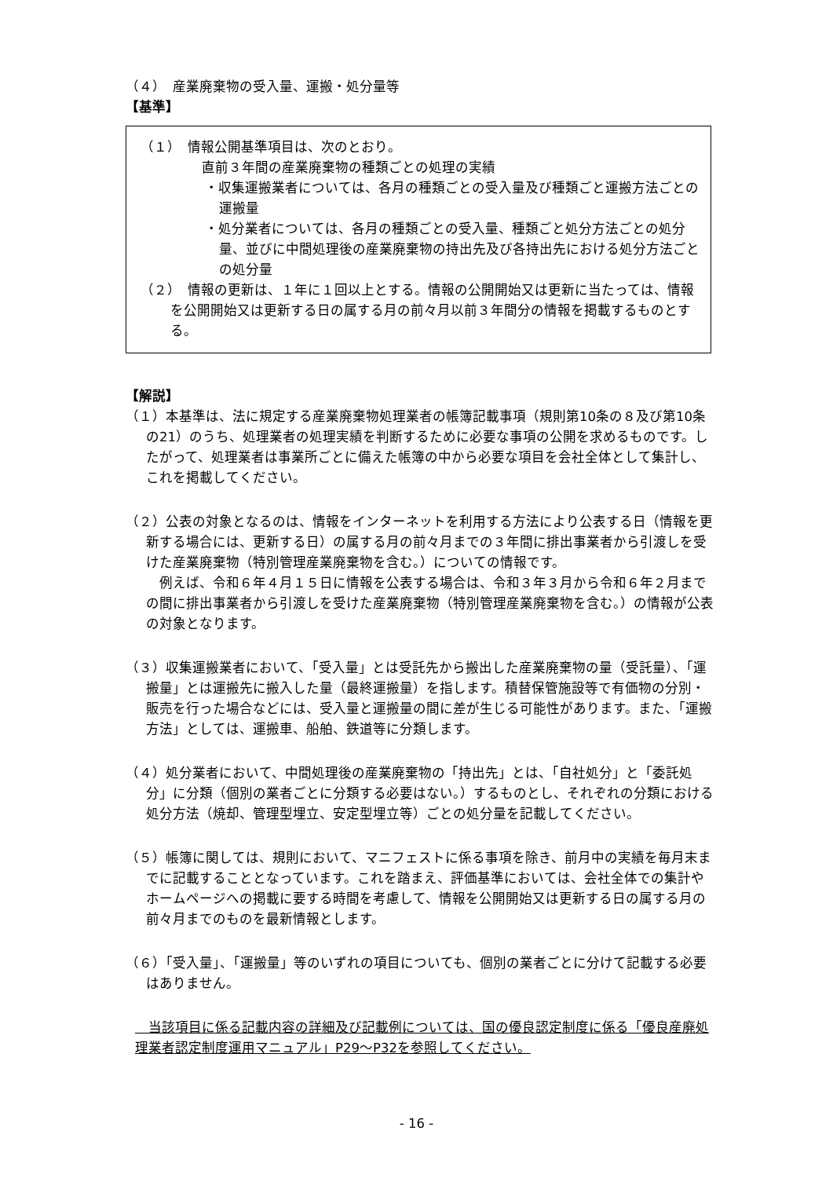（４）　産業廃棄物の受入量、運搬・処分量等
【基準】
（１）　情報公開基準項目は、次のとおり。
直前３年間の産業廃棄物の種類ごとの処理の実績
・収集運搬業者については、各月の種類ごとの受入量及び種類ごと運搬方法ごとの運搬量
・処分業者については、各月の種類ごとの受入量、種類ごと処分方法ごとの処分量、並びに中間処理後の産業廃棄物の持出先及び各持出先における処分方法ごとの処分量
（２）　情報の更新は、１年に１回以上とする。情報の公開開始又は更新に当たっては、情報を公開開始又は更新する日の属する月の前々月以前３年間分の情報を掲載するものとする。
【解説】
（１）本基準は、法に規定する産業廃棄物処理業者の帳簿記載事項（規則第10条の８及び第10条の21）のうち、処理業者の処理実績を判断するために必要な事項の公開を求めるものです。したがって、処理業者は事業所ごとに備えた帳簿の中から必要な項目を会社全体として集計し、これを掲載してください。
（２）公表の対象となるのは、情報をインターネットを利用する方法により公表する日（情報を更新する場合には、更新する日）の属する月の前々月までの３年間に排出事業者から引渡しを受けた産業廃棄物（特別管理産業廃棄物を含む。）についての情報です。
　例えば、令和６年４月１５日に情報を公表する場合は、令和３年３月から令和６年２月までの間に排出事業者から引渡しを受けた産業廃棄物（特別管理産業廃棄物を含む。）の情報が公表の対象となります。
（３）収集運搬業者において、「受入量」とは受託先から搬出した産業廃棄物の量（受託量）、「運搬量」とは運搬先に搬入した量（最終運搬量）を指します。積替保管施設等で有価物の分別・販売を行った場合などには、受入量と運搬量の間に差が生じる可能性があります。また、「運搬方法」としては、運搬車、船舶、鉄道等に分類します。
（４）処分業者において、中間処理後の産業廃棄物の「持出先」とは、「自社処分」と「委託処分」に分類（個別の業者ごとに分類する必要はない。）するものとし、それぞれの分類における処分方法（焼却、管理型埋立、安定型埋立等）ごとの処分量を記載してください。
（５）帳簿に関しては、規則において、マニフェストに係る事項を除き、前月中の実績を毎月末までに記載することとなっています。これを踏まえ、評価基準においては、会社全体での集計やホームページへの掲載に要する時間を考慮して、情報を公開開始又は更新する日の属する月の前々月までのものを最新情報とします。
（６）「受入量」、「運搬量」等のいずれの項目についても、個別の業者ごとに分けて記載する必要はありません。
　当該項目に係る記載内容の詳細及び記載例については、国の優良認定制度に係る「優良産廃処理業者認定制度運用マニュアル」P29～P32を参照してください。
- 16 -